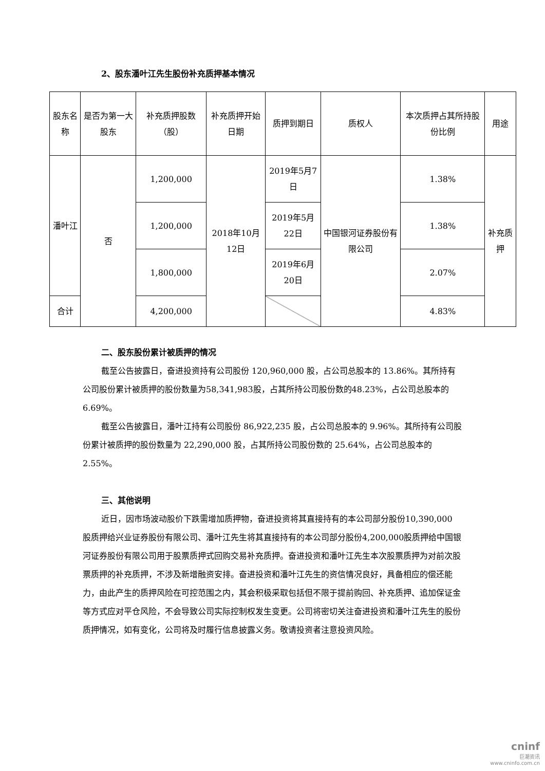2、股东潘叶江先生股份补充质押基本情况
| 股东名称 | 是否为第一大股东 | 补充质押股数（股） | 补充质押开始日期 | 质押到期日 | 质权人 | 本次质押占其所持股份比例 | 用途 |
| --- | --- | --- | --- | --- | --- | --- | --- |
| 潘叶江 | 否 | 1,200,000 | 2018年10月12日 | 2019年5月7日 | 中国银河证券股份有限公司 | 1.38% | 补充质押 |
| | | 1,200,000 | | 2019年5月22日 | | 1.38% | |
| | | 1,800,000 | | 2019年6月20日 | | 2.07% | |
| 合计 | | 4,200,000 | | | | 4.83% | |
二、股东股份累计被质押的情况
截至公告披露日，奋进投资持有公司股份 120,960,000 股，占公司总股本的 13.86%。其所持有公司股份累计被质押的股份数量为58,341,983股，占其所持公司股份数的48.23%，占公司总股本的 6.69%。
截至公告披露日，潘叶江持有公司股份 86,922,235 股，占公司总股本的 9.96%。其所持有公司股份累计被质押的股份数量为 22,290,000 股，占其所持公司股份数的 25.64%，占公司总股本的 2.55%。
三、其他说明
近日，因市场波动股价下跌需增加质押物，奋进投资将其直接持有的本公司部分股份10,390,000 股质押给兴业证券股份有限公司、潘叶江先生将其直接持有的本公司部分股份4,200,000股质押给中国银河证券股份有限公司用于股票质押式回购交易补充质押。奋进投资和潘叶江先生本次股票质押为对前次股票质押的补充质押，不涉及新增融资安排。奋进投资和潘叶江先生的资信情况良好，具备相应的偿还能力，由此产生的质押风险在可控范围之内，其会积极采取包括但不限于提前购回、补充质押、追加保证金等方式应对平仓风险，不会导致公司实际控制权发生变更。公司将密切关注奋进投资和潘叶江先生的股份质押情况，如有变化，公司将及时履行信息披露义务。敬请投资者注意投资风险。
cninf
巨潮资讯
www.cninfo.com.cn